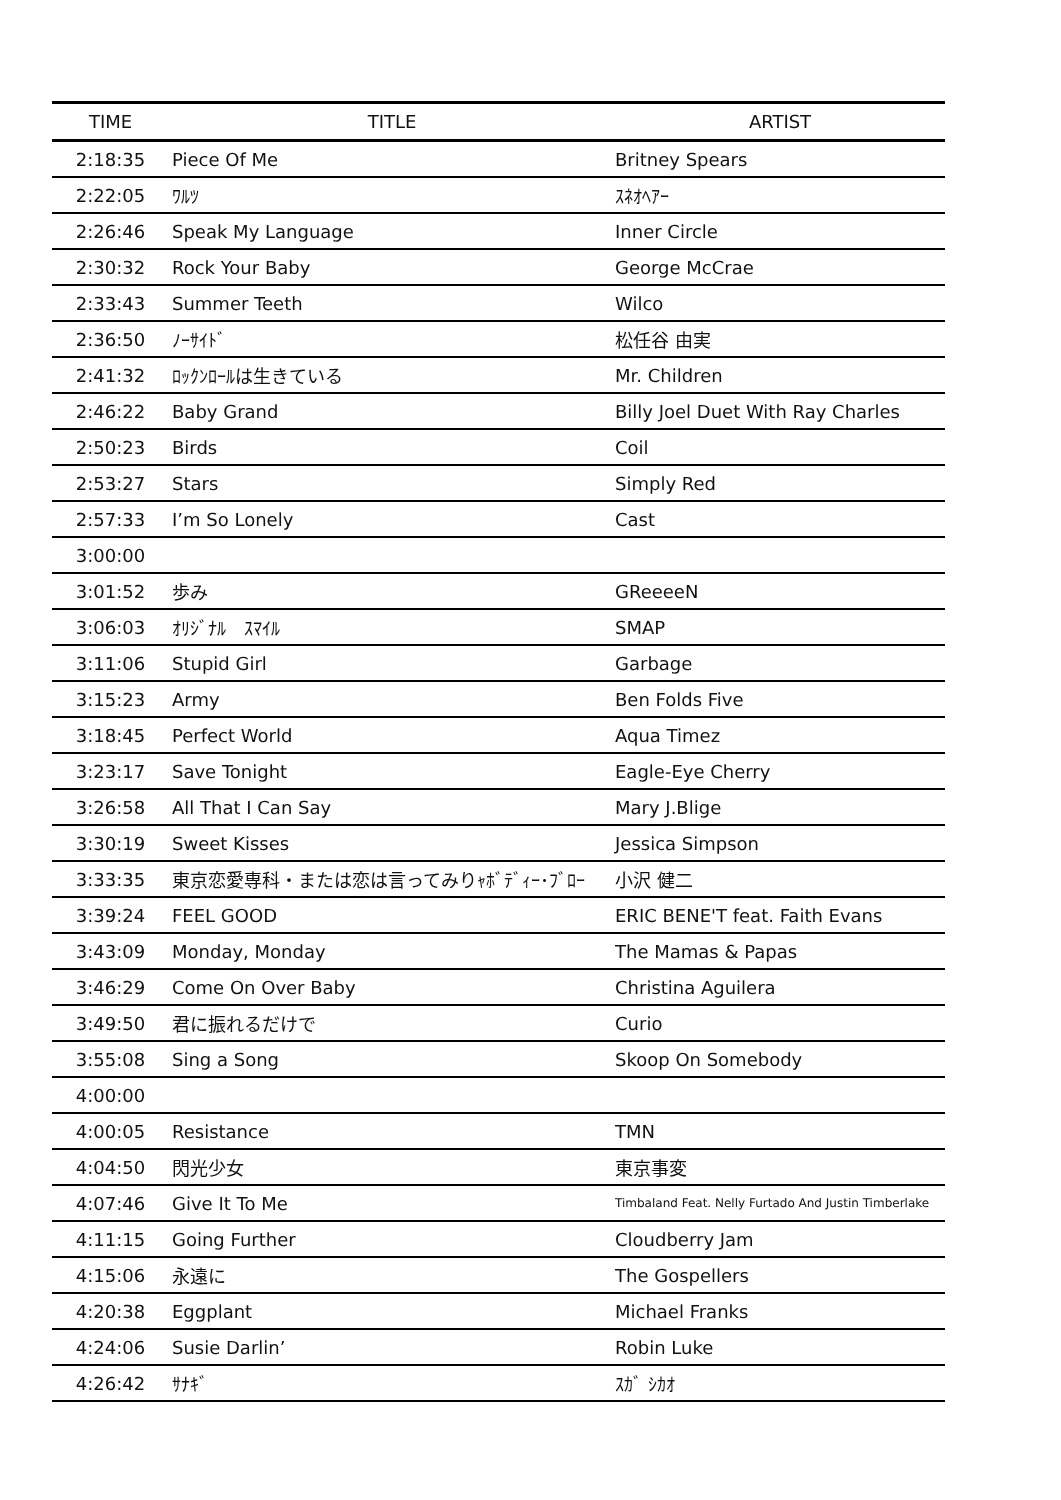| TIME | TITLE | ARTIST |
| --- | --- | --- |
| 2:18:35 | Piece Of Me | Britney Spears |
| 2:22:05 | ﾜﾙﾂ | ｽﾈｵﾍｱｰ |
| 2:26:46 | Speak My Language | Inner Circle |
| 2:30:32 | Rock Your Baby | George McCrae |
| 2:33:43 | Summer Teeth | Wilco |
| 2:36:50 | ﾉｰｻｲﾄﾞ | 松任谷 由実 |
| 2:41:32 | ﾛｯｸﾝﾛｰﾙは生きている | Mr. Children |
| 2:46:22 | Baby Grand | Billy Joel Duet With Ray Charles |
| 2:50:23 | Birds | Coil |
| 2:53:27 | Stars | Simply Red |
| 2:57:33 | I’m So Lonely | Cast |
| 3:00:00 | | |
| 3:01:52 | 歩み | GReeeeN |
| 3:06:03 | ｵﾘｼﾞﾅﾙ ｽﾏｲﾙ | SMAP |
| 3:11:06 | Stupid Girl | Garbage |
| 3:15:23 | Army | Ben Folds Five |
| 3:18:45 | Perfect World | Aqua Timez |
| 3:23:17 | Save Tonight | Eagle-Eye Cherry |
| 3:26:58 | All That I Can Say | Mary J.Blige |
| 3:30:19 | Sweet Kisses | Jessica Simpson |
| 3:33:35 | 東京恋愛専科・または恋は言ってみりｬﾎﾞﾃﾞｨｰ･ﾌﾞﾛｰ | 小沢 健二 |
| 3:39:24 | FEEL GOOD | ERIC BENE'T feat. Faith Evans |
| 3:43:09 | Monday, Monday | The Mamas & Papas |
| 3:46:29 | Come On Over Baby | Christina Aguilera |
| 3:49:50 | 君に振れるだけで | Curio |
| 3:55:08 | Sing a Song | Skoop On Somebody |
| 4:00:00 | | |
| 4:00:05 | Resistance | TMN |
| 4:04:50 | 閃光少女 | 東京事変 |
| 4:07:46 | Give It To Me | Timbaland Feat. Nelly Furtado And Justin Timberlake |
| 4:11:15 | Going Further | Cloudberry Jam |
| 4:15:06 | 永遠に | The Gospellers |
| 4:20:38 | Eggplant | Michael Franks |
| 4:24:06 | Susie Darlin’ | Robin Luke |
| 4:26:42 | ｻﾅｷﾞ | ｽｶﾞ ｼｶｵ |